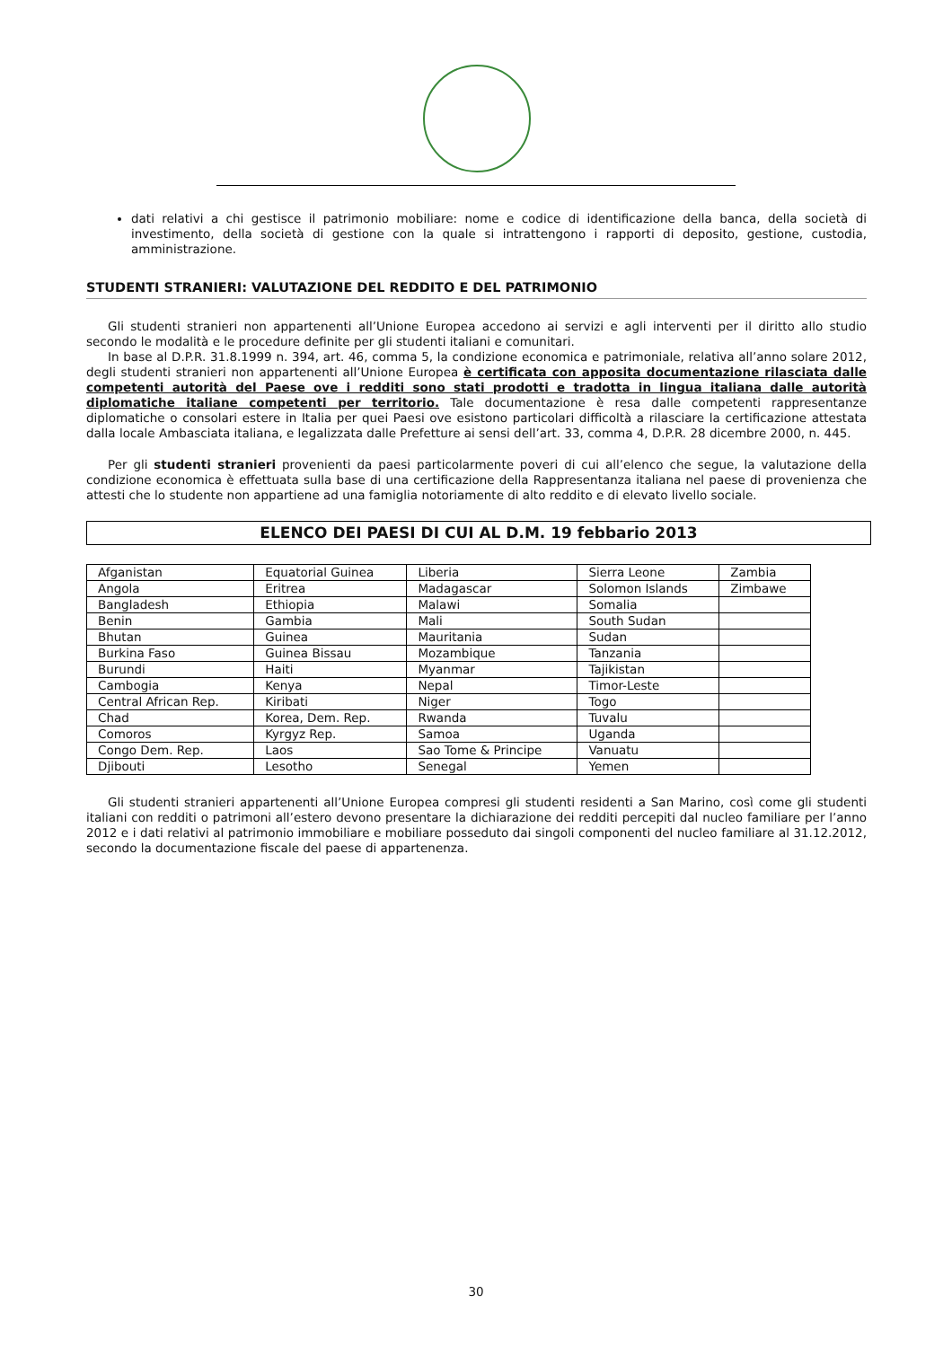dati relativi a chi gestisce il patrimonio mobiliare: nome e codice di identificazione della banca, della società di investimento, della società di gestione con la quale si intrattengono i rapporti di deposito, gestione, custodia, amministrazione.
STUDENTI STRANIERI: VALUTAZIONE DEL REDDITO E DEL PATRIMONIO
Gli studenti stranieri non appartenenti all’Unione Europea accedono ai servizi e agli interventi per il diritto allo studio secondo le modalità e le procedure definite per gli studenti italiani e comunitari.
In base al D.P.R. 31.8.1999 n. 394, art. 46, comma 5, la condizione economica e patrimoniale, relativa all’anno solare 2012, degli studenti stranieri non appartenenti all’Unione Europea è certificata con apposita documentazione rilasciata dalle competenti autorità del Paese ove i redditi sono stati prodotti e tradotta in lingua italiana dalle autorità diplomatiche italiane competenti per territorio. Tale documentazione è resa dalle competenti rappresentanze diplomatiche o consolari estere in Italia per quei Paesi ove esistono particolari difficoltà a rilasciare la certificazione attestata dalla locale Ambasciata italiana, e legalizzata dalle Prefetture ai sensi dell’art. 33, comma 4, D.P.R. 28 dicembre 2000, n. 445.
Per gli studenti stranieri provenienti da paesi particolarmente poveri di cui all’elenco che segue, la valutazione della condizione economica è effettuata sulla base di una certificazione della Rappresentanza italiana nel paese di provenienza che attesti che lo studente non appartiene ad una famiglia notoriamente di alto reddito e di elevato livello sociale.
ELENCO DEI PAESI DI CUI AL D.M. 19 febbario 2013
| Afganistan | Equatorial Guinea | Liberia | Sierra Leone | Zambia |
| Angola | Eritrea | Madagascar | Solomon Islands | Zimbawe |
| Bangladesh | Ethiopia | Malawi | Somalia | |
| Benin | Gambia | Mali | South Sudan | |
| Bhutan | Guinea | Mauritania | Sudan | |
| Burkina Faso | Guinea Bissau | Mozambique | Tanzania | |
| Burundi | Haiti | Myanmar | Tajikistan | |
| Cambogia | Kenya | Nepal | Timor-Leste | |
| Central African Rep. | Kiribati | Niger | Togo | |
| Chad | Korea, Dem. Rep. | Rwanda | Tuvalu | |
| Comoros | Kyrgyz Rep. | Samoa | Uganda | |
| Congo Dem. Rep. | Laos | Sao Tome & Principe | Vanuatu | |
| Djibouti | Lesotho | Senegal | Yemen | |
Gli studenti stranieri appartenenti all’Unione Europea compresi gli studenti residenti a San Marino, così come gli studenti italiani con redditi o patrimoni all’estero devono presentare la dichiarazione dei redditi percepiti dal nucleo familiare per l’anno 2012 e i dati relativi al patrimonio immobiliare e mobiliare posseduto dai singoli componenti del nucleo familiare al 31.12.2012, secondo la documentazione fiscale del paese di appartenenza.
30